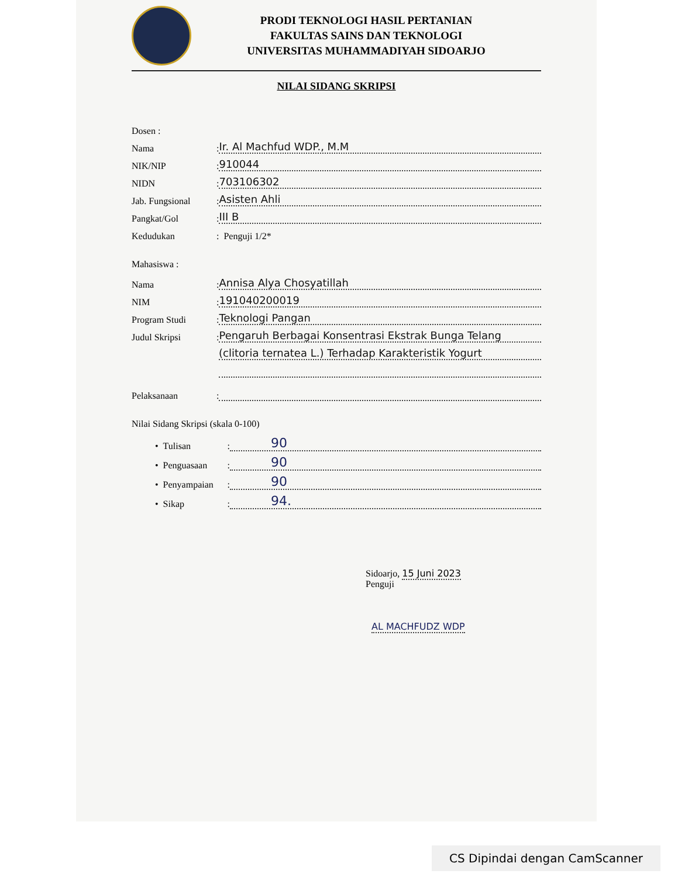PRODI TEKNOLOGI HASIL PERTANIAN
FAKULTAS SAINS DAN TEKNOLOGI
UNIVERSITAS MUHAMMADIYAH SIDOARJO
NILAI SIDANG SKRIPSI
Dosen :
Nama: Ir. Al Machfud WDP., M.M
NIK/NIP: 910044
NIDN: 703106302
Jab. Fungsional: Asisten Ahli
Pangkat/Gol: III B
Kedudukan: Penguji 1/2*
Mahasiswa :
Nama: Annisa Alya Chosyatillah
NIM: 191040200019
Program Studi: Teknologi Pangan
Judul Skripsi: Pengaruh Berbagai Konsentrasi Ekstrak Bunga Telang
(clitoria ternatea L.) Terhadap Karakteristik Yogurt
Pelaksanaan:
Nilai Sidang Skripsi (skala 0-100)
• Tulisan: 90
• Penguasaan: 90
• Penyampaian: 90
• Sikap: 94.
Sidoarjo, 15 Juni 2023
Penguji
AL MACHFUDZ WDP
CS Dipindai dengan CamScanner